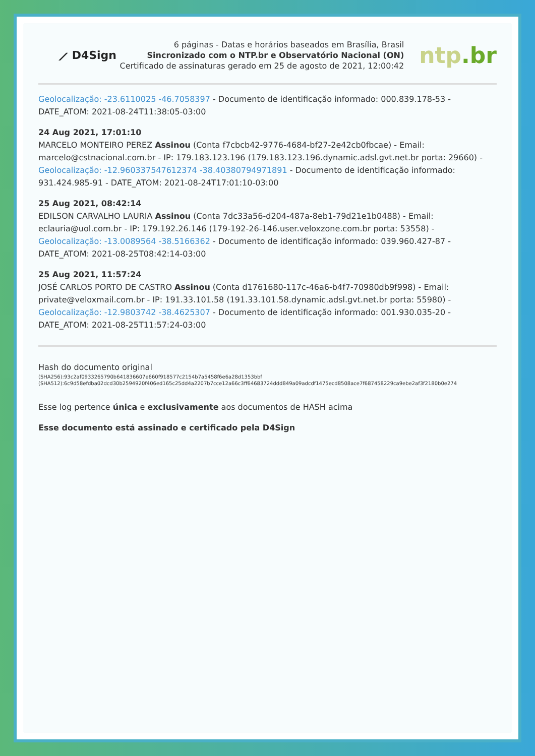⟋ D4Sign
6 páginas - Datas e horários baseados em Brasília, Brasil
Sincronizado com o NTP.br e Observatório Nacional (ON)
Certificado de assinaturas gerado em 25 de agosto de 2021, 12:00:42
ntp.br
Geolocalização: -23.6110025 -46.7058397 - Documento de identificação informado: 000.839.178-53 - DATE_ATOM: 2021-08-24T11:38:05-03:00
24 Aug 2021, 17:01:10
MARCELO MONTEIRO PEREZ Assinou (Conta f7cbcb42-9776-4684-bf27-2e42cb0fbcae) - Email: marcelo@cstnacional.com.br - IP: 179.183.123.196 (179.183.123.196.dynamic.adsl.gvt.net.br porta: 29660) - Geolocalização: -12.960337547612374 -38.40380794971891 - Documento de identificação informado: 931.424.985-91 - DATE_ATOM: 2021-08-24T17:01:10-03:00
25 Aug 2021, 08:42:14
EDILSON CARVALHO LAURIA Assinou (Conta 7dc33a56-d204-487a-8eb1-79d21e1b0488) - Email: eclauria@uol.com.br - IP: 179.192.26.146 (179-192-26-146.user.veloxzone.com.br porta: 53558) - Geolocalização: -13.0089564 -38.5166362 - Documento de identificação informado: 039.960.427-87 - DATE_ATOM: 2021-08-25T08:42:14-03:00
25 Aug 2021, 11:57:24
JOSÉ CARLOS PORTO DE CASTRO Assinou (Conta d1761680-117c-46a6-b4f7-70980db9f998) - Email: private@veloxmail.com.br - IP: 191.33.101.58 (191.33.101.58.dynamic.adsl.gvt.net.br porta: 55980) - Geolocalização: -12.9803742 -38.4625307 - Documento de identificação informado: 001.930.035-20 - DATE_ATOM: 2021-08-25T11:57:24-03:00
Hash do documento original
(SHA256):93c2af0933265790b641836607e660f918577c2154b7a5458f6e6a28d1353bbf
(SHA512):6c9d58efdba02dcd30b2594920f406ed165c25dd4a2207b7cce12a66c3ff64683724ddd849a09adcdf1475ecd8508ace7f687458229ca9ebe2af3f2180b0e274
Esse log pertence única e exclusivamente aos documentos de HASH acima
Esse documento está assinado e certificado pela D4Sign